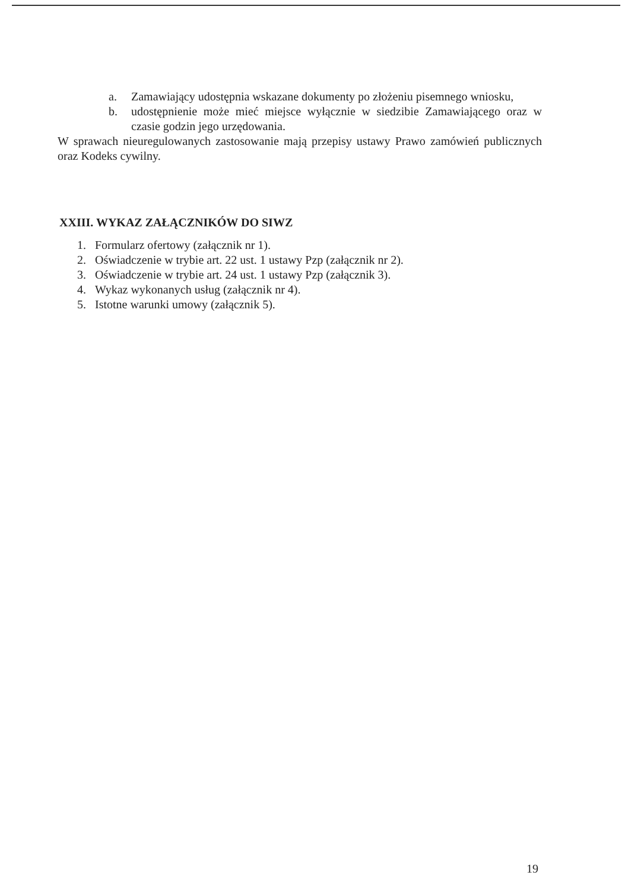a. Zamawiający udostępnia wskazane dokumenty po złożeniu pisemnego wniosku,
b. udostępnienie może mieć miejsce wyłącznie w siedzibie Zamawiającego oraz w czasie godzin jego urzędowania.
W sprawach nieuregulowanych zastosowanie mają przepisy ustawy Prawo zamówień publicznych oraz Kodeks cywilny.
XXIII. WYKAZ ZAŁĄCZNIKÓW DO SIWZ
1. Formularz ofertowy (załącznik nr 1).
2. Oświadczenie w trybie art. 22 ust. 1 ustawy Pzp (załącznik nr 2).
3. Oświadczenie w trybie art. 24 ust. 1 ustawy Pzp (załącznik 3).
4. Wykaz wykonanych usług (załącznik nr 4).
5. Istotne warunki umowy (załącznik 5).
19